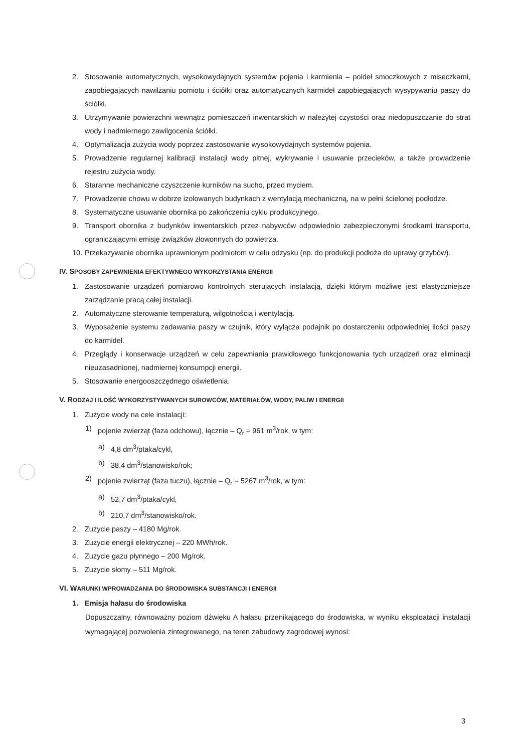2. Stosowanie automatycznych, wysokowydajnych systemów pojenia i karmienia – poideł smoczkowych z miseczkami, zapobiegających nawilżaniu pomiotu i ściółki oraz automatycznych karmideł zapobiegających wysypywaniu paszy do ściółki.
3. Utrzymywanie powierzchni wewnątrz pomieszczeń inwentarskich w należytej czystości oraz niedopuszczanie do strat wody i nadmiernego zawilgocenia ściółki.
4. Optymalizacja zużycia wody poprzez zastosowanie wysokowydajnych systemów pojenia.
5. Prowadzenie regularnej kalibracji instalacji wody pitnej, wykrywanie i usuwanie przecieków, a także prowadzenie rejestru zużycia wody.
6. Staranne mechaniczne czyszczenie kurników na sucho, przed myciem.
7. Prowadzenie chowu w dobrze izolowanych budynkach z wentylacją mechaniczną, na w pełni ścielonej podłodze.
8. Systematyczne usuwanie obornika po zakończeniu cyklu produkcyjnego.
9. Transport obornika z budynków inwentarskich przez nabywców odpowiednio zabezpieczonymi środkami transportu, ograniczającymi emisję związków złowonnych do powietrza.
10. Przekazywanie obornika uprawnionym podmiotom w celu odzysku (np. do produkcji podłoża do uprawy grzybów).
IV. SPOSOBY ZAPEWNIENIA EFEKTYWNEGO WYKORZYSTANIA ENERGII
1. Zastosowanie urządzeń pomiarowo kontrolnych sterujących instalacją, dzięki którym możliwe jest elastyczniejsze zarządzanie pracą całej instalacji.
2. Automatyczne sterowanie temperaturą, wilgotnością i wentylacją.
3. Wyposażenie systemu zadawania paszy w czujnik, który wyłącza podajnik po dostarczeniu odpowiedniej ilości paszy do karmideł.
4. Przeglądy i konserwacje urządzeń w celu zapewniania prawidłowego funkcjonowania tych urządzeń oraz eliminacji nieuzasadnionej, nadmiernej konsumpcji energii.
5. Stosowanie energooszczędnego oświetlenia.
V. RODZAJ I ILOŚĆ WYKORZYSTYWANYCH SUROWCÓW, MATERIAŁÓW, WODY, PALIW I ENERGII
1. Zużycie wody na cele instalacji:
1) pojenie zwierząt (faza odchowu), łącznie – Q<sub>r</sub> = 961 m<sup>3</sup>/rok, w tym:
a) 4,8 dm<sup>3</sup>/ptaka/cykl,
b) 38,4 dm<sup>3</sup>/stanowisko/rok;
2) pojenie zwierząt (faza tuczu), łącznie – Q<sub>r</sub> = 5267 m<sup>3</sup>/rok, w tym:
a) 52,7 dm<sup>3</sup>/ptaka/cykl,
b) 210,7 dm<sup>3</sup>/stanowisko/rok.
2. Zużycie paszy – 4180 Mg/rok.
3. Zużycie energii elektrycznej – 220 MWh/rok.
4. Zużycie gazu płynnego – 200 Mg/rok.
5. Zużycie słomy – 511 Mg/rok.
VI. WARUNKI WPROWADZANIA DO ŚRODOWISKA SUBSTANCJI I ENERGII
1. Emisja hałasu do środowiska
Dopuszczalny, równoważny poziom dźwięku A hałasu przenikającego do środowiska, w wyniku eksploatacji instalacji wymagającej pozwolenia zintegrowanego, na teren zabudowy zagrodowej wynosi:
3